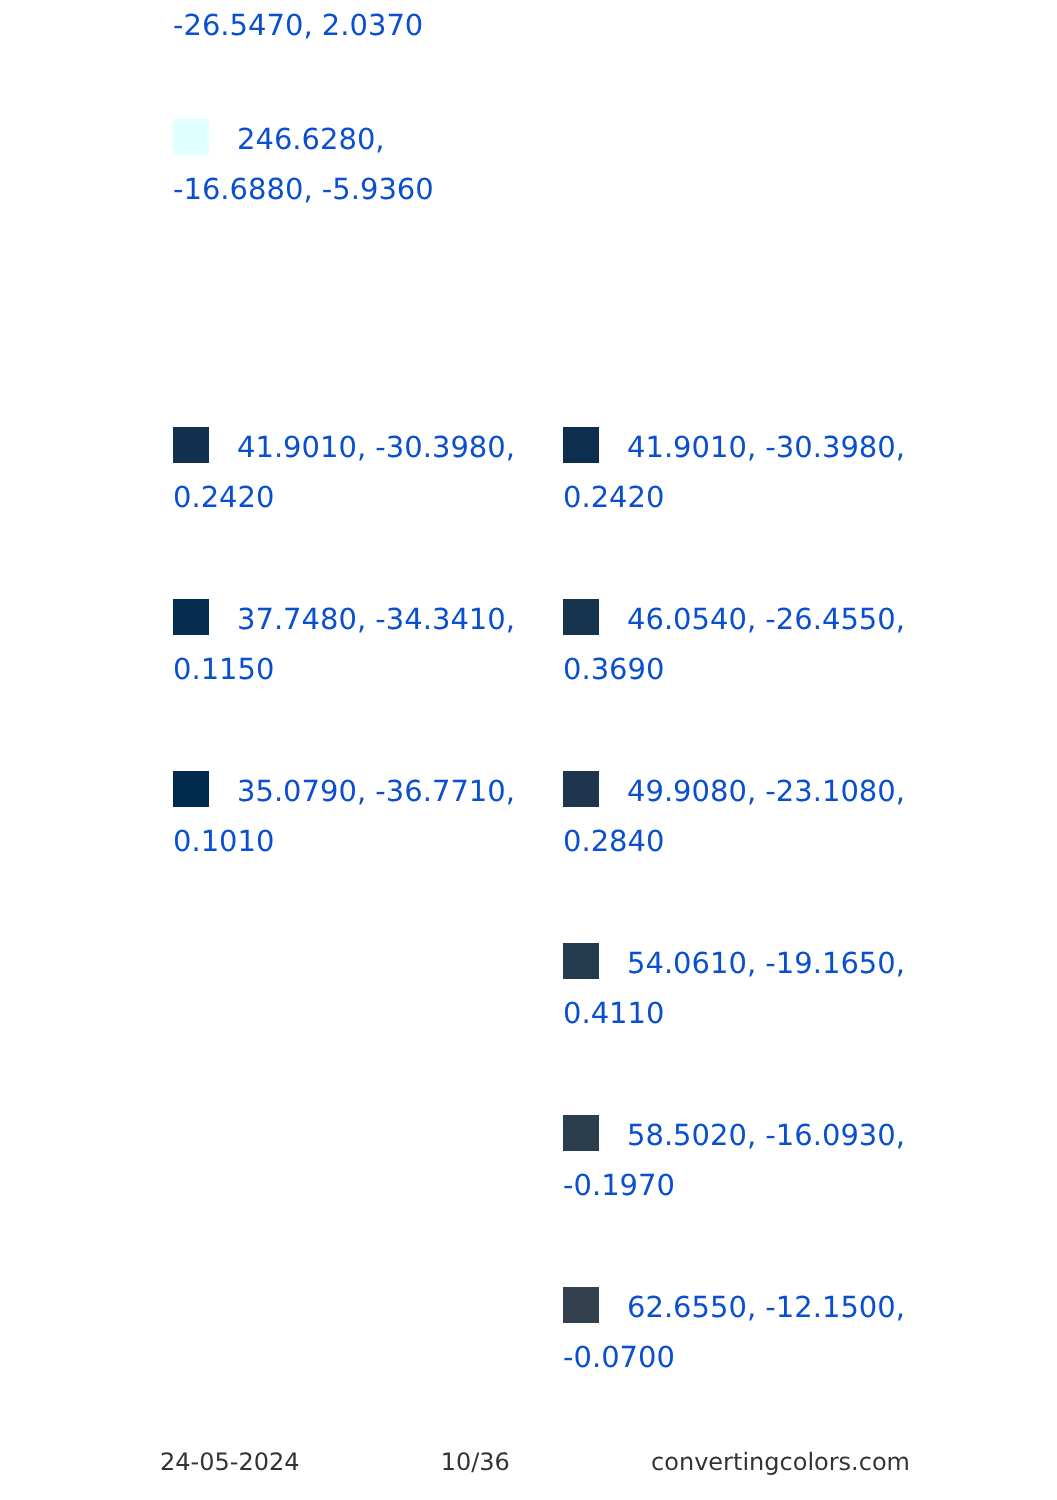-26.5470, 2.0370
246.6280, -16.6880, -5.9360
41.9010, -30.3980, 0.2420
37.7480, -34.3410, 0.1150
35.0790, -36.7710, 0.1010
41.9010, -30.3980, 0.2420
46.0540, -26.4550, 0.3690
49.9080, -23.1080, 0.2840
54.0610, -19.1650, 0.4110
58.5020, -16.0930, -0.1970
62.6550, -12.1500, -0.0700
24-05-2024 10/36 convertingcolors.com